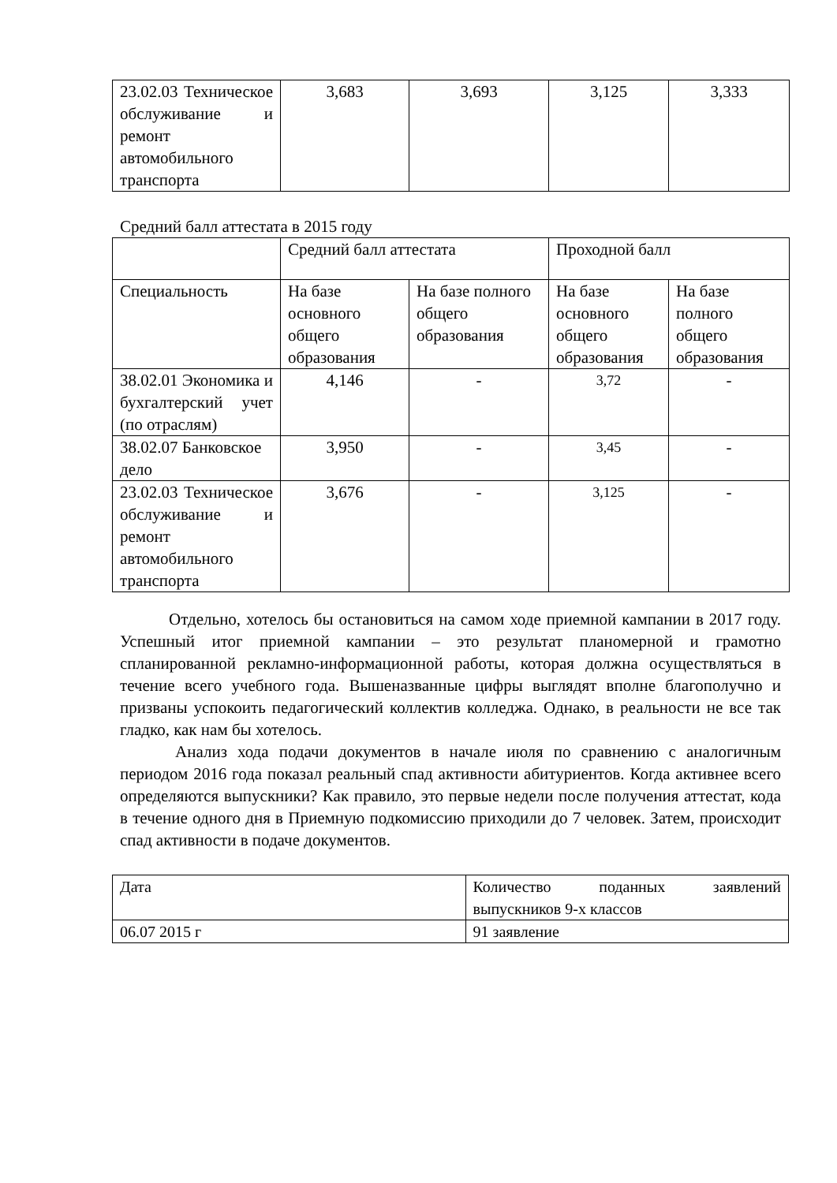| 23.02.03 Техническое обслуживание и ремонт автомобильного транспорта | 3,683 | 3,693 | 3,125 | 3,333 |
Средний балл аттестата в 2015 году
| | Средний балл аттестата | | Проходной балл | |
| Специальность | На базе основного общего образования | На базе полного общего образования | На базе основного общего образования | На базе полного общего образования |
| 38.02.01 Экономика и бухгалтерский учет (по отраслям) | 4,146 | - | 3,72 | - |
| 38.02.07 Банковское дело | 3,950 | - | 3,45 | - |
| 23.02.03 Техническое обслуживание и ремонт автомобильного транспорта | 3,676 | - | 3,125 | - |
Отдельно, хотелось бы остановиться на самом ходе приемной кампании в 2017 году. Успешный итог приемной кампании – это результат планомерной и грамотно спланированной рекламно-информационной работы, которая должна осуществляться в течение всего учебного года. Вышеназванные цифры выглядят вполне благополучно и призваны успокоить педагогический коллектив колледжа. Однако, в реальности не все так гладко, как нам бы хотелось.
Анализ хода подачи документов в начале июля по сравнению с аналогичным периодом 2016 года показал реальный спад активности абитуриентов. Когда активнее всего определяются выпускники? Как правило, это первые недели после получения аттестат, кода в течение одного дня в Приемную подкомиссию приходили до 7 человек. Затем, происходит спад активности в подаче документов.
| Дата | Количество поданных заявлений выпускников 9-х классов |
| 06.07 2015 г | 91 заявление |